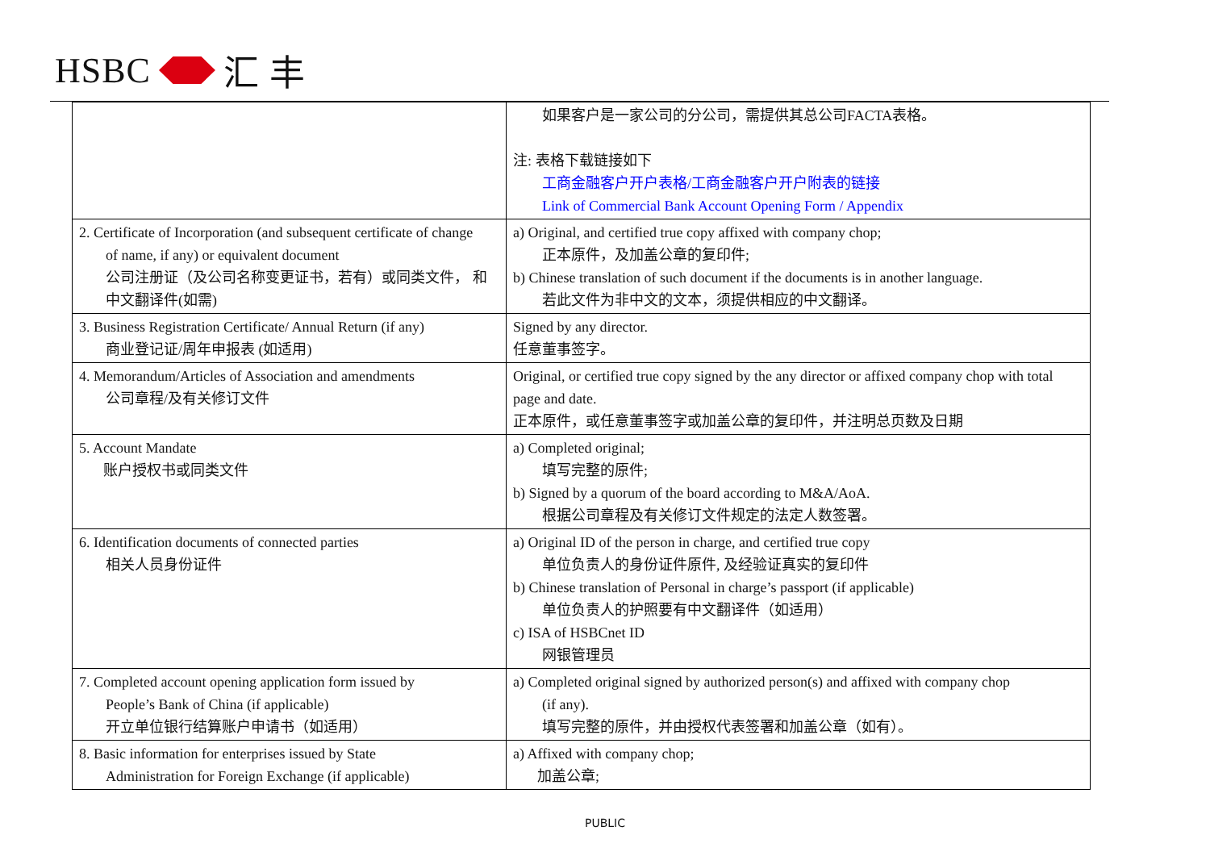HSBC
汇 丰
| | 如果客户是一家公司的分公司，需提供其总公司FACTA表格。 注: 表格下载链接如下 工商金融客户开户表格/工商金融客户开户附表的链接 Link of Commercial Bank Account Opening Form / Appendix |
| 2. Certificate of Incorporation (and subsequent certificate of change of name, if any) or equivalent document 公司注册证（及公司名称变更证书，若有）或同类文件， 和 中文翻译件(如需) | a) Original, and certified true copy affixed with company chop; 正本原件，及加盖公章的复印件; b) Chinese translation of such document if the documents is in another language. 若此文件为非中文的文本，须提供相应的中文翻译。 |
| 3. Business Registration Certificate/ Annual Return (if any) 商业登记证/周年申报表 (如适用) | Signed by any director. 任意董事签字。 |
| 4. Memorandum/Articles of Association and amendments 公司章程/及有关修订文件 | Original, or certified true copy signed by the any director or affixed company chop with total page and date. 正本原件，或任意董事签字或加盖公章的复印件，并注明总页数及日期 |
| 5. Account Mandate 账户授权书或同类文件 | a) Completed original; 填写完整的原件; b) Signed by a quorum of the board according to M&A/AoA. 根据公司章程及有关修订文件规定的法定人数签署。 |
| 6. Identification documents of connected parties 相关人员身份证件 | a) Original ID of the person in charge, and certified true copy 单位负责人的身份证件原件, 及经验证真实的复印件 b) Chinese translation of Personal in charge’s passport (if applicable) 单位负责人的护照要有中文翻译件（如适用） c) ISA of HSBCnet ID 网银管理员 |
| 7. Completed account opening application form issued by People’s Bank of China (if applicable) 开立单位银行结算账户申请书（如适用） | a) Completed original signed by authorized person(s) and affixed with company chop (if any). 填写完整的原件，并由授权代表签署和加盖公章（如有）。 |
| 8. Basic information for enterprises issued by State Administration for Foreign Exchange (if applicable) | a) Affixed with company chop; 加盖公章; |
PUBLIC